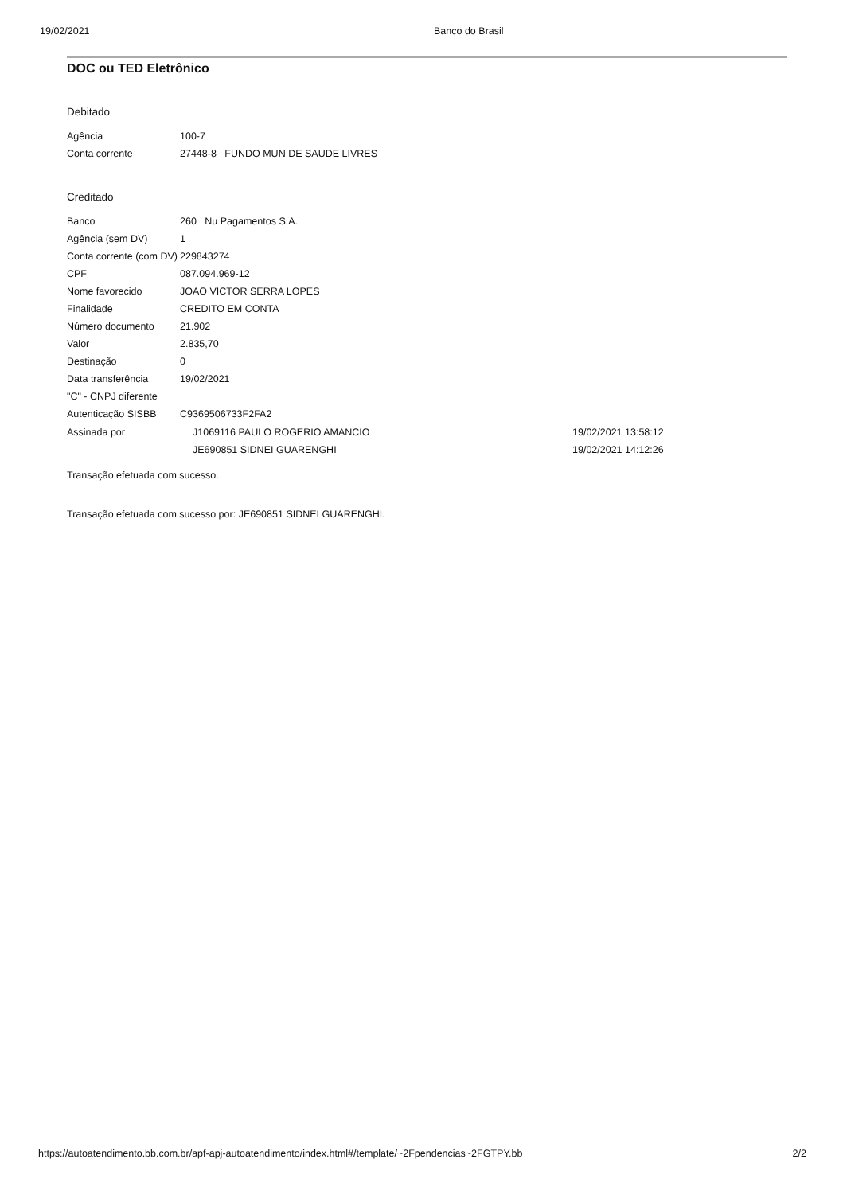19/02/2021 Banco do Brasil
DOC ou TED Eletrônico
Debitado
| Agência | 100-7 |
| Conta corrente | 27448-8 FUNDO MUN DE SAUDE LIVRES |
Creditado
| Banco | 260 Nu Pagamentos S.A. |
| Agência (sem DV) | 1 |
| Conta corrente (com DV) | 229843274 |
| CPF | 087.094.969-12 |
| Nome favorecido | JOAO VICTOR SERRA LOPES |
| Finalidade | CREDITO EM CONTA |
| Número documento | 21.902 |
| Valor | 2.835,70 |
| Destinação | 0 |
| Data transferência | 19/02/2021 |
| "C" - CNPJ diferente | |
| Autenticação SISBB | C9369506733F2FA2 |
| Assinada por | J1069116 PAULO ROGERIO AMANCIO | 19/02/2021 13:58:12 |
| | JE690851 SIDNEI GUARENGHI | 19/02/2021 14:12:26 |
Transação efetuada com sucesso.
Transação efetuada com sucesso por: JE690851 SIDNEI GUARENGHI.
https://autoatendimento.bb.com.br/apf-apj-autoatendimento/index.html#/template/~2Fpendencias~2FGTPY.bb 2/2